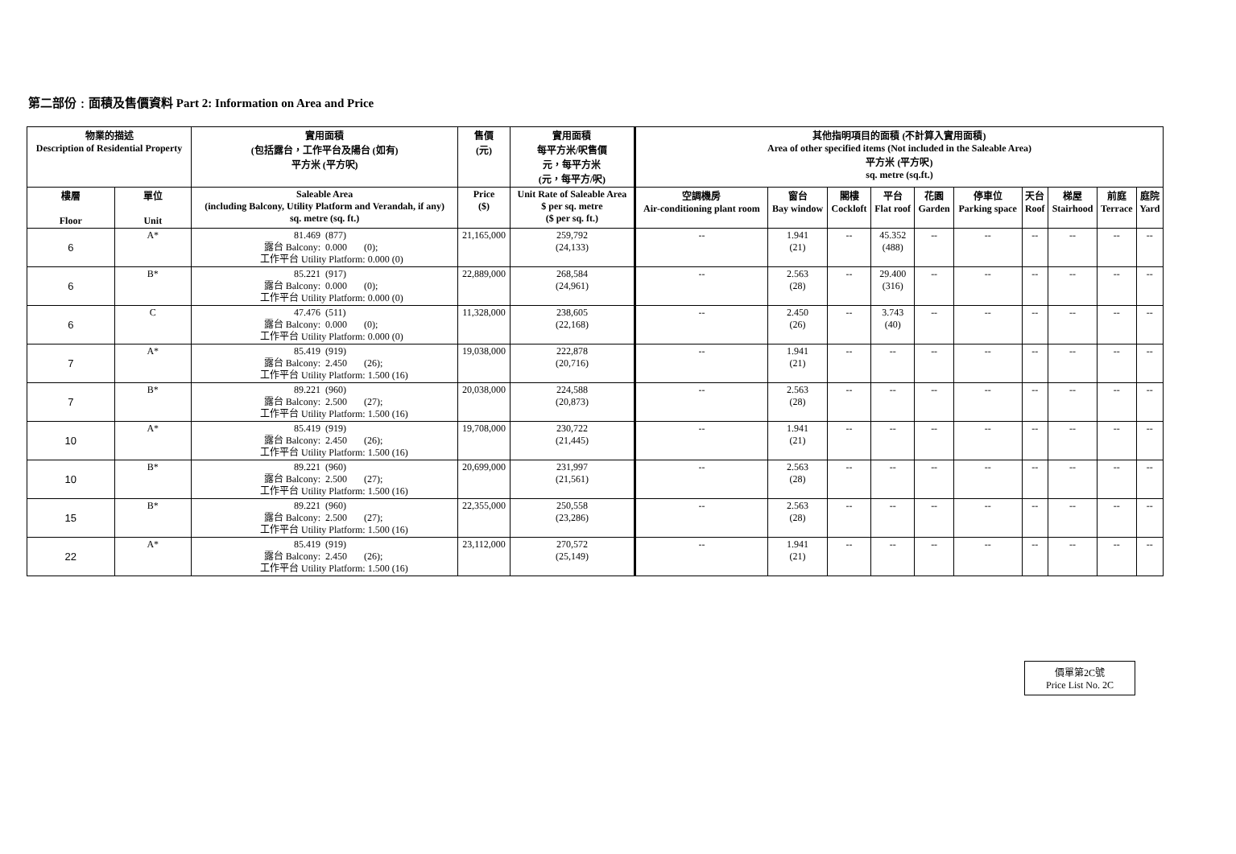第二部份﹕面積及售價資料 Part 2: Information on Area and Price
| 物業的描述 Description of Residential Property | | 實用面積 (包括露台，工作平台及陽台 (如有) 平方米 (平方呎) | 售價 (元) | 實用面積 每平方米/呎售價 元，每平方米 (元，每平方/呎) | 其他指明項目的面積 (不計算入實用面積) Area of other specified items (Not included in the Saleable Area) 平方米 (平方呎) sq. metre (sq.ft.) | | | | | | | | | |
| --- | --- | --- | --- | --- | --- | --- | --- | --- | --- | --- | --- | --- | --- | --- |
| 樓層 Floor | 單位 Unit | Saleable Area (including Balcony, Utility Platform and Verandah, if any) sq. metre (sq. ft.) | Price ($) | Unit Rate of Saleable Area $ per sq. metre ($ per sq. ft.) | 空調機房 Air-conditioning plant room | 窗台 Bay window | 閣樓 Cockloft | 平台 Flat roof | 花園 Garden | 停車位 Parking space | 天台 Roof | 梯屋 Stairhood | 前庭 Terrace | 庭院 Yard |
| 6 | A* | 81.469 (877) 露台 Balcony: 0.000 (0); 工作平台 Utility Platform: 0.000 (0) | 21,165,000 | 259,792 (24,133) | -- | 1.941 (21) | -- | 45.352 (488) | -- | -- | -- | -- | -- | -- |
| 6 | B* | 85.221 (917) 露台 Balcony: 0.000 (0); 工作平台 Utility Platform: 0.000 (0) | 22,889,000 | 268,584 (24,961) | -- | 2.563 (28) | -- | 29.400 (316) | -- | -- | -- | -- | -- | -- |
| 6 | C | 47.476 (511) 露台 Balcony: 0.000 (0); 工作平台 Utility Platform: 0.000 (0) | 11,328,000 | 238,605 (22,168) | -- | 2.450 (26) | -- | 3.743 (40) | -- | -- | -- | -- | -- | -- |
| 7 | A* | 85.419 (919) 露台 Balcony: 2.450 (26); 工作平台 Utility Platform: 1.500 (16) | 19,038,000 | 222,878 (20,716) | -- | 1.941 (21) | -- | -- | -- | -- | -- | -- | -- | -- |
| 7 | B* | 89.221 (960) 露台 Balcony: 2.500 (27); 工作平台 Utility Platform: 1.500 (16) | 20,038,000 | 224,588 (20,873) | -- | 2.563 (28) | -- | -- | -- | -- | -- | -- | -- | -- |
| 10 | A* | 85.419 (919) 露台 Balcony: 2.450 (26); 工作平台 Utility Platform: 1.500 (16) | 19,708,000 | 230,722 (21,445) | -- | 1.941 (21) | -- | -- | -- | -- | -- | -- | -- | -- |
| 10 | B* | 89.221 (960) 露台 Balcony: 2.500 (27); 工作平台 Utility Platform: 1.500 (16) | 20,699,000 | 231,997 (21,561) | -- | 2.563 (28) | -- | -- | -- | -- | -- | -- | -- | -- |
| 15 | B* | 89.221 (960) 露台 Balcony: 2.500 (27); 工作平台 Utility Platform: 1.500 (16) | 22,355,000 | 250,558 (23,286) | -- | 2.563 (28) | -- | -- | -- | -- | -- | -- | -- | -- |
| 22 | A* | 85.419 (919) 露台 Balcony: 2.450 (26); 工作平台 Utility Platform: 1.500 (16) | 23,112,000 | 270,572 (25,149) | -- | 1.941 (21) | -- | -- | -- | -- | -- | -- | -- | -- |
價單第2C號
Price List No. 2C